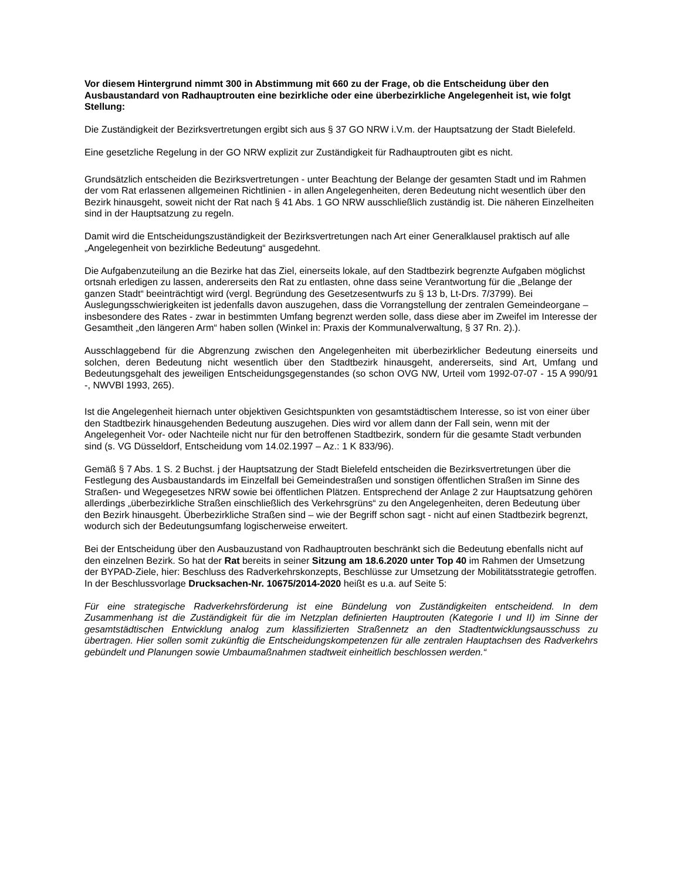Vor diesem Hintergrund nimmt 300 in Abstimmung mit 660 zu der Frage, ob die Entscheidung über den Ausbaustandard von Radhauptrouten eine bezirkliche oder eine überbezirkliche Angelegenheit ist, wie folgt Stellung:
Die Zuständigkeit der Bezirksvertretungen ergibt sich aus § 37 GO NRW i.V.m. der Hauptsatzung der Stadt Bielefeld.
Eine gesetzliche Regelung in der GO NRW explizit zur Zuständigkeit für Radhauptrouten gibt es nicht.
Grundsätzlich entscheiden die Bezirksvertretungen - unter Beachtung der Belange der gesamten Stadt und im Rahmen der vom Rat erlassenen allgemeinen Richtlinien - in allen Angelegenheiten, deren Bedeutung nicht wesentlich über den Bezirk hinausgeht, soweit nicht der Rat nach § 41 Abs. 1 GO NRW ausschließlich zuständig ist. Die näheren Einzelheiten sind in der Hauptsatzung zu regeln.
Damit wird die Entscheidungszuständigkeit der Bezirksvertretungen nach Art einer Generalklausel praktisch auf alle „Angelegenheit von bezirkliche Bedeutung“ ausgedehnt.
Die Aufgabenzuteilung an die Bezirke hat das Ziel, einerseits lokale, auf den Stadtbezirk begrenzte Aufgaben möglichst ortsnah erledigen zu lassen, andererseits den Rat zu entlasten, ohne dass seine Verantwortung für die „Belange der ganzen Stadt“ beeinträchtigt wird (vergl. Begründung des Gesetzesentwurfs zu § 13 b, Lt-Drs. 7/3799). Bei Auslegungsschwierigkeiten ist jedenfalls davon auszugehen, dass die Vorrangstellung der zentralen Gemeindeorgane – insbesondere des Rates - zwar in bestimmten Umfang begrenzt werden solle, dass diese aber im Zweifel im Interesse der Gesamtheit „den längeren Arm“ haben sollen (Winkel in: Praxis der Kommunalverwaltung, § 37 Rn. 2).).
Ausschlaggebend für die Abgrenzung zwischen den Angelegenheiten mit überbezirklicher Bedeutung einerseits und solchen, deren Bedeutung nicht wesentlich über den Stadtbezirk hinausgeht, andererseits, sind Art, Umfang und Bedeutungsgehalt des jeweiligen Entscheidungsgegenstandes (so schon OVG NW, Urteil vom 1992-07-07 - 15 A 990/91 -, NWVBl 1993, 265).
Ist die Angelegenheit hiernach unter objektiven Gesichtspunkten von gesamtstädtischem Interesse, so ist von einer über den Stadtbezirk hinausgehenden Bedeutung auszugehen. Dies wird vor allem dann der Fall sein, wenn mit der Angelegenheit Vor- oder Nachteile nicht nur für den betroffenen Stadtbezirk, sondern für die gesamte Stadt verbunden sind (s. VG Düsseldorf, Entscheidung vom 14.02.1997 – Az.: 1 K 833/96).
Gemäß § 7 Abs. 1 S. 2 Buchst. j der Hauptsatzung der Stadt Bielefeld entscheiden die Bezirksvertretungen über die Festlegung des Ausbaustandards im Einzelfall bei Gemeindestraßen und sonstigen öffentlichen Straßen im Sinne des Straßen- und Wegegesetzes NRW sowie bei öffentlichen Plätzen. Entsprechend der Anlage 2 zur Hauptsatzung gehören allerdings „überbezirkliche Straßen einschließlich des Verkehrsgrüns“ zu den Angelegenheiten, deren Bedeutung über den Bezirk hinausgeht. Überbezirkliche Straßen sind – wie der Begriff schon sagt - nicht auf einen Stadtbezirk begrenzt, wodurch sich der Bedeutungsumfang logischerweise erweitert.
Bei der Entscheidung über den Ausbauzustand von Radhauptrouten beschränkt sich die Bedeutung ebenfalls nicht auf den einzelnen Bezirk. So hat der Rat bereits in seiner Sitzung am 18.6.2020 unter Top 40 im Rahmen der Umsetzung der BYPAD-Ziele, hier: Beschluss des Radverkehrskonzepts, Beschlüsse zur Umsetzung der Mobilitätsstrategie getroffen. In der Beschlussvorlage Drucksachen-Nr. 10675/2014-2020 heißt es u.a. auf Seite 5:
Für eine strategische Radverkehrsförderung ist eine Bündelung von Zuständigkeiten entscheidend. In dem Zusammenhang ist die Zuständigkeit für die im Netzplan definierten Hauptrouten (Kategorie I und II) im Sinne der gesamtstädtischen Entwicklung analog zum klassifizierten Straßennetz an den Stadtentwicklungsausschuss zu übertragen. Hier sollen somit zukünftig die Entscheidungskompetenzen für alle zentralen Hauptachsen des Radverkehrs gebündelt und Planungen sowie Umbaumaßnahmen stadtweit einheitlich beschlossen werden.“